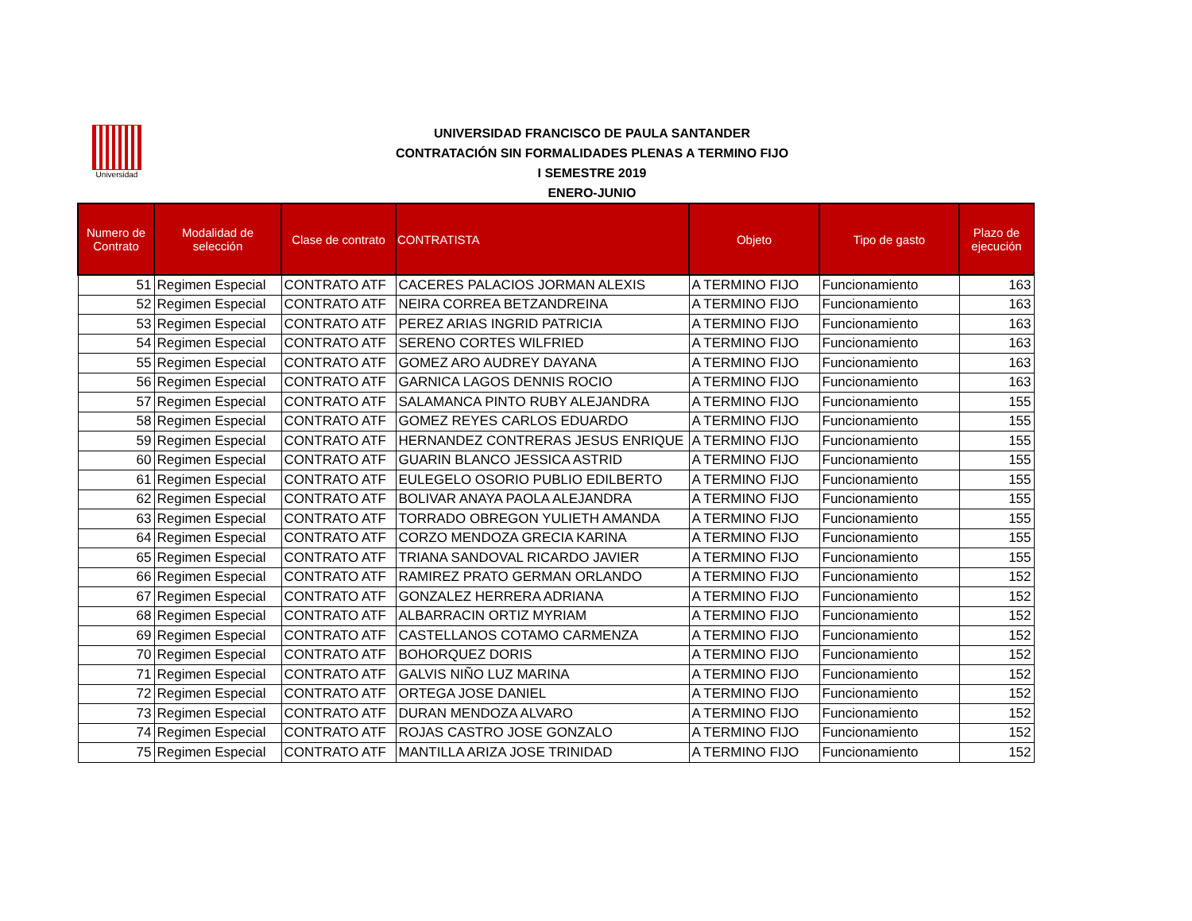Universidad
UNIVERSIDAD FRANCISCO DE PAULA SANTANDER
CONTRATACIÓN SIN FORMALIDADES PLENAS A TERMINO FIJO
I SEMESTRE 2019
ENERO-JUNIO
| Numero de Contrato | Modalidad de selección | Clase de contrato | CONTRATISTA | Objeto | Tipo de gasto | Plazo de ejecución |
| --- | --- | --- | --- | --- | --- | --- |
| 51 | Regimen Especial | CONTRATO ATF | CACERES PALACIOS JORMAN ALEXIS | A TERMINO FIJO | Funcionamiento | 163 |
| 52 | Regimen Especial | CONTRATO ATF | NEIRA CORREA BETZANDREINA | A TERMINO FIJO | Funcionamiento | 163 |
| 53 | Regimen Especial | CONTRATO ATF | PEREZ ARIAS INGRID PATRICIA | A TERMINO FIJO | Funcionamiento | 163 |
| 54 | Regimen Especial | CONTRATO ATF | SERENO CORTES WILFRIED | A TERMINO FIJO | Funcionamiento | 163 |
| 55 | Regimen Especial | CONTRATO ATF | GOMEZ ARO AUDREY DAYANA | A TERMINO FIJO | Funcionamiento | 163 |
| 56 | Regimen Especial | CONTRATO ATF | GARNICA LAGOS DENNIS ROCIO | A TERMINO FIJO | Funcionamiento | 163 |
| 57 | Regimen Especial | CONTRATO ATF | SALAMANCA PINTO RUBY ALEJANDRA | A TERMINO FIJO | Funcionamiento | 155 |
| 58 | Regimen Especial | CONTRATO ATF | GOMEZ REYES CARLOS EDUARDO | A TERMINO FIJO | Funcionamiento | 155 |
| 59 | Regimen Especial | CONTRATO ATF | HERNANDEZ CONTRERAS JESUS ENRIQUE | A TERMINO FIJO | Funcionamiento | 155 |
| 60 | Regimen Especial | CONTRATO ATF | GUARIN BLANCO JESSICA ASTRID | A TERMINO FIJO | Funcionamiento | 155 |
| 61 | Regimen Especial | CONTRATO ATF | EULEGELO OSORIO PUBLIO EDILBERTO | A TERMINO FIJO | Funcionamiento | 155 |
| 62 | Regimen Especial | CONTRATO ATF | BOLIVAR ANAYA PAOLA ALEJANDRA | A TERMINO FIJO | Funcionamiento | 155 |
| 63 | Regimen Especial | CONTRATO ATF | TORRADO OBREGON YULIETH AMANDA | A TERMINO FIJO | Funcionamiento | 155 |
| 64 | Regimen Especial | CONTRATO ATF | CORZO MENDOZA GRECIA KARINA | A TERMINO FIJO | Funcionamiento | 155 |
| 65 | Regimen Especial | CONTRATO ATF | TRIANA SANDOVAL RICARDO JAVIER | A TERMINO FIJO | Funcionamiento | 155 |
| 66 | Regimen Especial | CONTRATO ATF | RAMIREZ PRATO GERMAN ORLANDO | A TERMINO FIJO | Funcionamiento | 152 |
| 67 | Regimen Especial | CONTRATO ATF | GONZALEZ HERRERA ADRIANA | A TERMINO FIJO | Funcionamiento | 152 |
| 68 | Regimen Especial | CONTRATO ATF | ALBARRACIN ORTIZ MYRIAM | A TERMINO FIJO | Funcionamiento | 152 |
| 69 | Regimen Especial | CONTRATO ATF | CASTELLANOS COTAMO CARMENZA | A TERMINO FIJO | Funcionamiento | 152 |
| 70 | Regimen Especial | CONTRATO ATF | BOHORQUEZ DORIS | A TERMINO FIJO | Funcionamiento | 152 |
| 71 | Regimen Especial | CONTRATO ATF | GALVIS NIÑO LUZ MARINA | A TERMINO FIJO | Funcionamiento | 152 |
| 72 | Regimen Especial | CONTRATO ATF | ORTEGA JOSE DANIEL | A TERMINO FIJO | Funcionamiento | 152 |
| 73 | Regimen Especial | CONTRATO ATF | DURAN MENDOZA ALVARO | A TERMINO FIJO | Funcionamiento | 152 |
| 74 | Regimen Especial | CONTRATO ATF | ROJAS CASTRO JOSE GONZALO | A TERMINO FIJO | Funcionamiento | 152 |
| 75 | Regimen Especial | CONTRATO ATF | MANTILLA ARIZA JOSE TRINIDAD | A TERMINO FIJO | Funcionamiento | 152 |